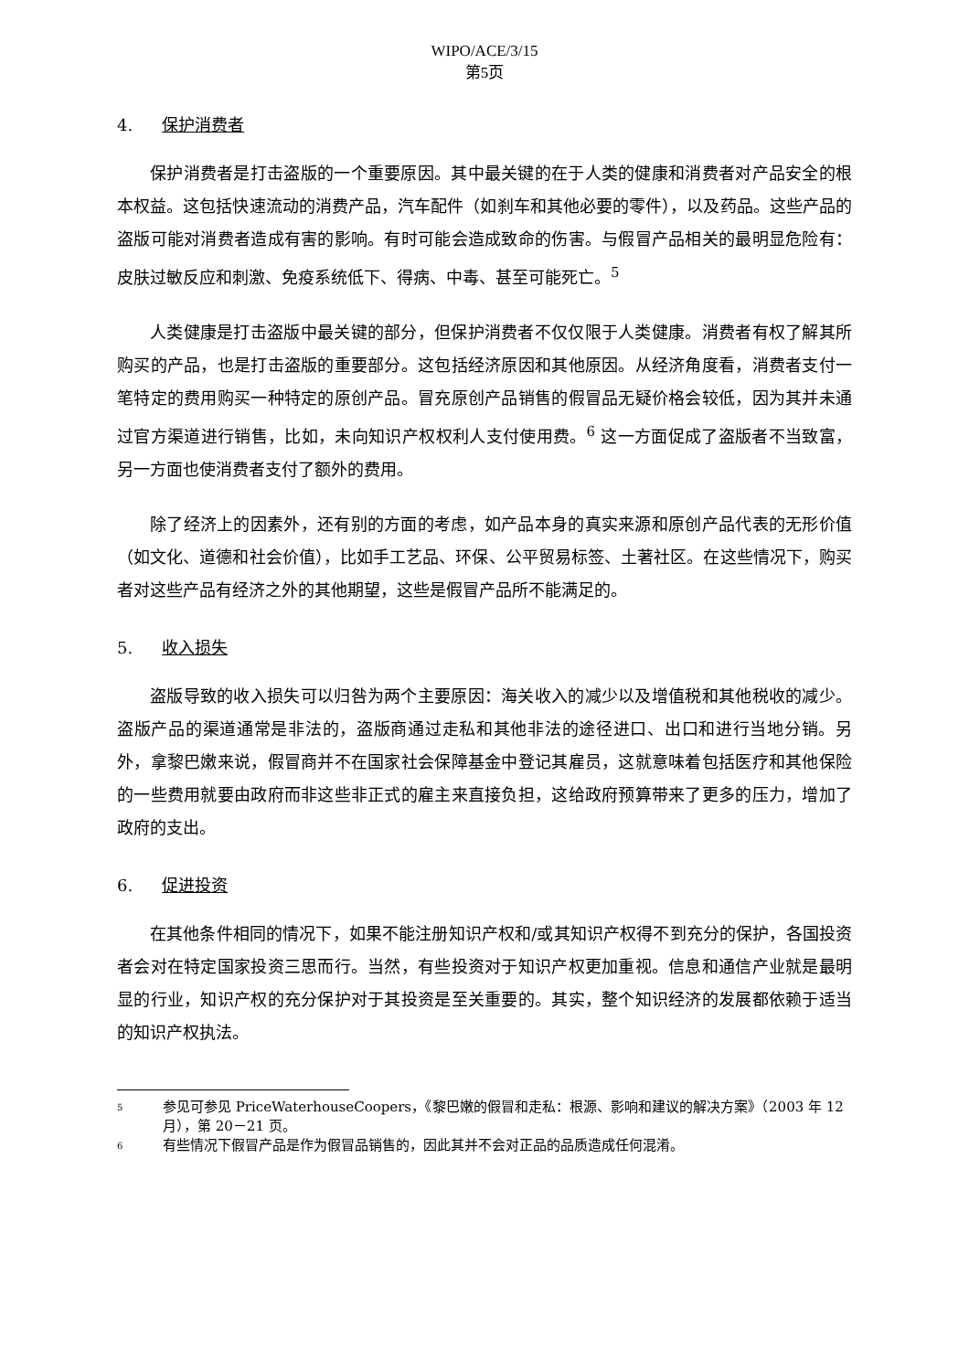WIPO/ACE/3/15
第5页
4. 保护消费者
保护消费者是打击盗版的一个重要原因。其中最关键的在于人类的健康和消费者对产品安全的根本权益。这包括快速流动的消费产品，汽车配件（如刹车和其他必要的零件），以及药品。这些产品的盗版可能对消费者造成有害的影响。有时可能会造成致命的伤害。与假冒产品相关的最明显危险有：皮肤过敏反应和刺激、免疫系统低下、得病、中毒、甚至可能死亡。<sup>5</sup>
人类健康是打击盗版中最关键的部分，但保护消费者不仅仅限于人类健康。消费者有权了解其所购买的产品，也是打击盗版的重要部分。这包括经济原因和其他原因。从经济角度看，消费者支付一笔特定的费用购买一种特定的原创产品。冒充原创产品销售的假冒品无疑价格会较低，因为其并未通过官方渠道进行销售，比如，未向知识产权权利人支付使用费。<sup>6</sup> 这一方面促成了盗版者不当致富，另一方面也使消费者支付了额外的费用。
除了经济上的因素外，还有别的方面的考虑，如产品本身的真实来源和原创产品代表的无形价值（如文化、道德和社会价值），比如手工艺品、环保、公平贸易标签、土著社区。在这些情况下，购买者对这些产品有经济之外的其他期望，这些是假冒产品所不能满足的。
5. 收入损失
盗版导致的收入损失可以归咎为两个主要原因：海关收入的减少以及增值税和其他税收的减少。盗版产品的渠道通常是非法的，盗版商通过走私和其他非法的途径进口、出口和进行当地分销。另外，拿黎巴嫩来说，假冒商并不在国家社会保障基金中登记其雇员，这就意味着包括医疗和其他保险的一些费用就要由政府而非这些非正式的雇主来直接负担，这给政府预算带来了更多的压力，增加了政府的支出。
6. 促进投资
在其他条件相同的情况下，如果不能注册知识产权和/或其知识产权得不到充分的保护，各国投资者会对在特定国家投资三思而行。当然，有些投资对于知识产权更加重视。信息和通信产业就是最明显的行业，知识产权的充分保护对于其投资是至关重要的。其实，整个知识经济的发展都依赖于适当的知识产权执法。
<sup>5</sup>
参见可参见 PriceWaterhouseCoopers，《黎巴嫩的假冒和走私：根源、影响和建议的解决方案》（2003 年 12 月），第 20－21 页。
<sup>6</sup>
有些情况下假冒产品是作为假冒品销售的，因此其并不会对正品的品质造成任何混淆。